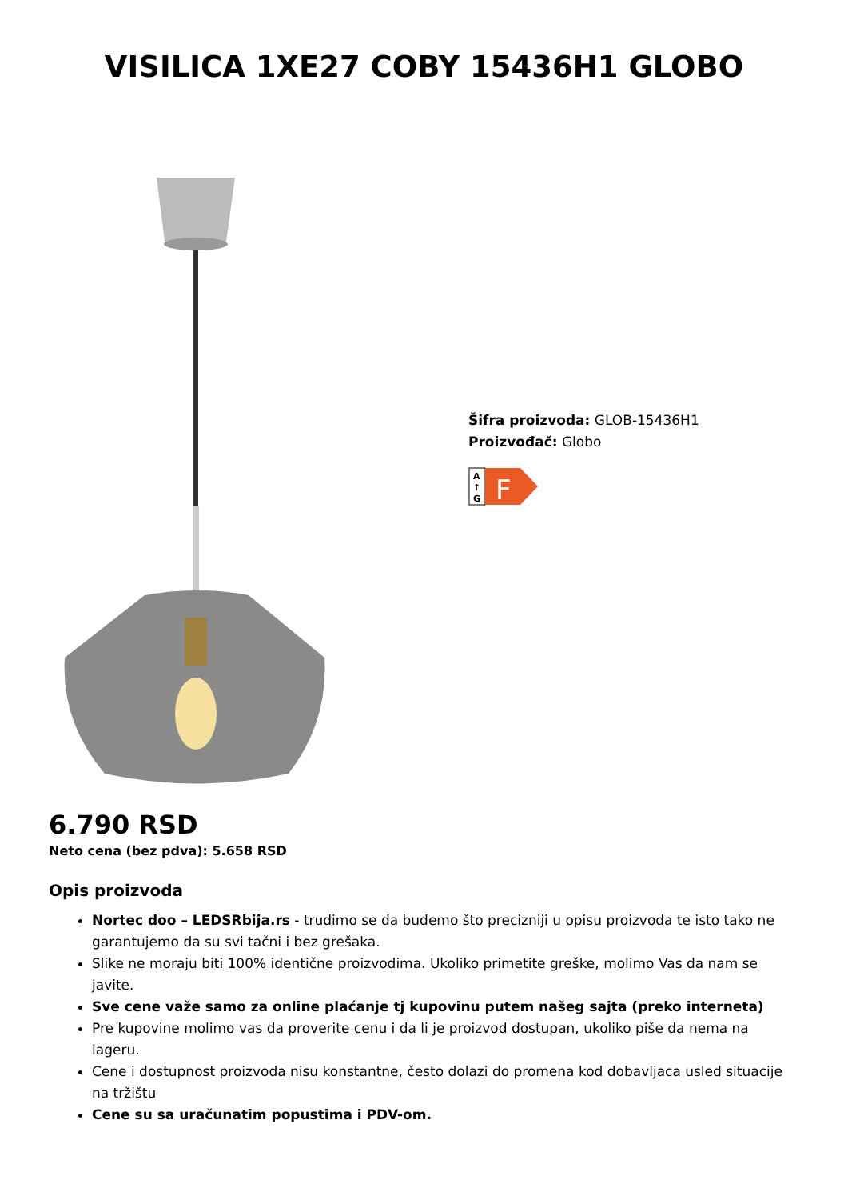VISILICA 1XE27 COBY 15436H1 GLOBO
Šifra proizvoda: GLOB-15436H1
Proizvođač: Globo
A
↑
G
F
6.790 RSD
Neto cena (bez pdva): 5.658 RSD
Opis proizvoda
Nortec doo – LEDSRbija.rs - trudimo se da budemo što precizniji u opisu proizvoda te isto tako ne garantujemo da su svi tačni i bez grešaka.
Slike ne moraju biti 100% identične proizvodima. Ukoliko primetite greške, molimo Vas da nam se javite.
Sve cene važe samo za online plaćanje tj kupovinu putem našeg sajta (preko interneta)
Pre kupovine molimo vas da proverite cenu i da li je proizvod dostupan, ukoliko piše da nema na lageru.
Cene i dostupnost proizvoda nisu konstantne, često dolazi do promena kod dobavljaca usled situacije na tržištu
Cene su sa uračunatim popustima i PDV-om.